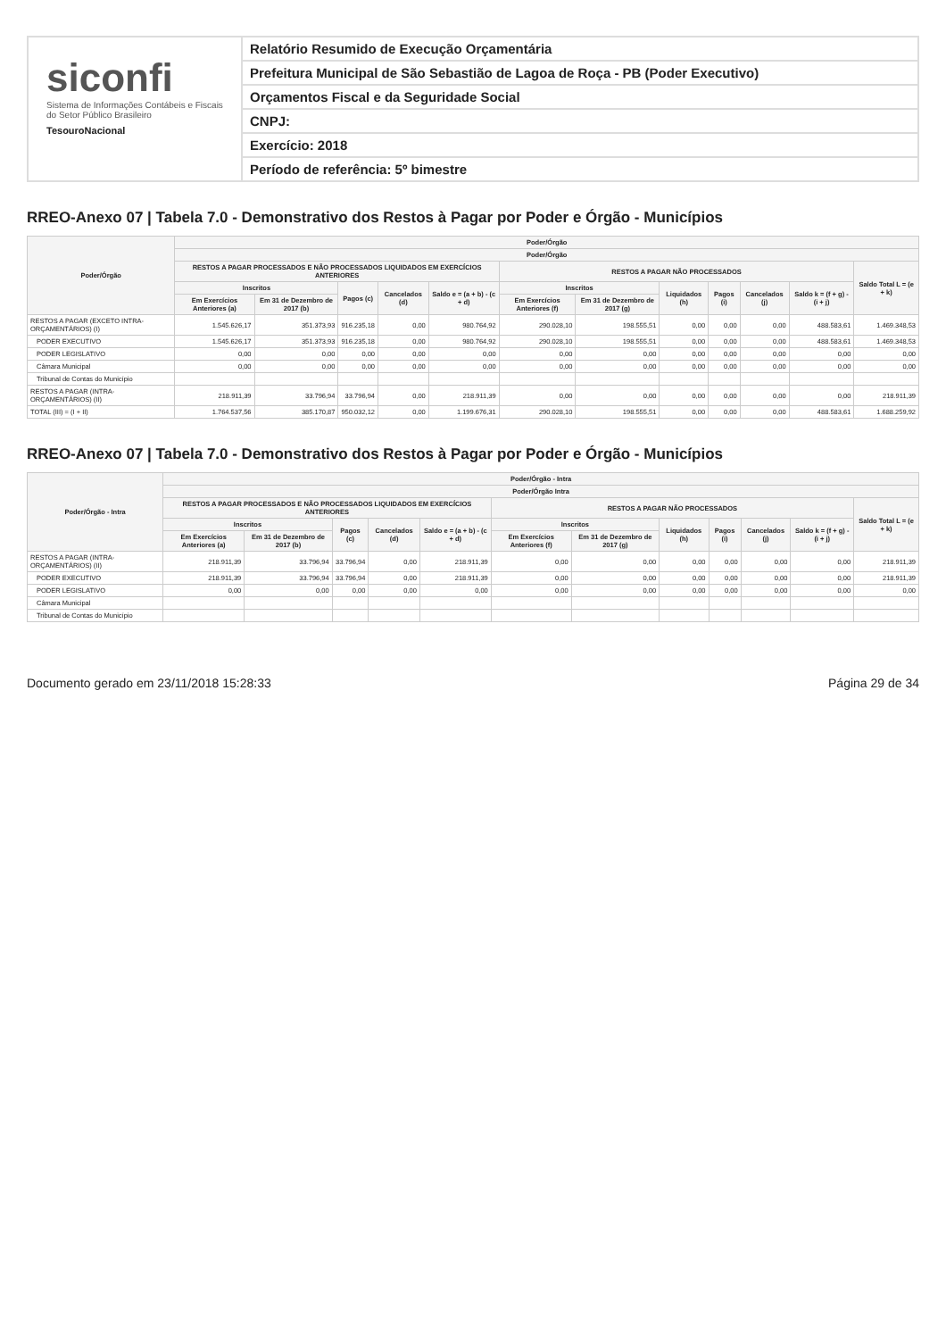siconfi
Sistema de Informações Contábeis e Fiscais do Setor Público Brasileiro
TesouroNacional
Relatório Resumido de Execução Orçamentária
Prefeitura Municipal de São Sebastião de Lagoa de Roça - PB (Poder Executivo)
Orçamentos Fiscal e da Seguridade Social
CNPJ:
Exercício: 2018
Período de referência: 5º bimestre
RREO-Anexo 07 | Tabela 7.0 - Demonstrativo dos Restos à Pagar por Poder e Órgão - Municípios
| Poder/Órgão | Poder/Órgão | | | | | | | | | | | |
| --- | --- | --- | --- | --- | --- | --- | --- | --- | --- | --- | --- | --- |
| | Poder/Órgão | | | | | | | | | | | |
| | RESTOS A PAGAR PROCESSADOS E NÃO PROCESSADOS LIQUIDADOS EM EXERCÍCIOS ANTERIORES | | | | | RESTOS A PAGAR NÃO PROCESSADOS | | | | | | Saldo Total L = (e + k) |
| | Inscritos | | Pagos (c) | Cancelados (d) | Saldo e = (a + b) - (c + d) | Inscritos | | Liquidados (h) | Pagos (i) | Cancelados (j) | Saldo k = (f + g) - (i + j) | |
| | Em Exercícios Anteriores (a) | Em 31 de Dezembro de 2017 (b) | | | | Em Exercícios Anteriores (f) | Em 31 de Dezembro de 2017 (g) | | | | | |
| RESTOS A PAGAR (EXCETO INTRA-ORÇAMENTÁRIOS) (I) | 1.545.626,17 | 351.373,93 | 916.235,18 | 0,00 | 980.764,92 | 290.028,10 | 198.555,51 | 0,00 | 0,00 | 0,00 | 488.583,61 | 1.469.348,53 |
| PODER EXECUTIVO | 1.545.626,17 | 351.373,93 | 916.235,18 | 0,00 | 980.764,92 | 290.028,10 | 198.555,51 | 0,00 | 0,00 | 0,00 | 488.583,61 | 1.469.348,53 |
| PODER LEGISLATIVO | 0,00 | 0,00 | 0,00 | 0,00 | 0,00 | 0,00 | 0,00 | 0,00 | 0,00 | 0,00 | 0,00 | 0,00 |
| Câmara Municipal | 0,00 | 0,00 | 0,00 | 0,00 | 0,00 | 0,00 | 0,00 | 0,00 | 0,00 | 0,00 | 0,00 | 0,00 |
| Tribunal de Contas do Município | | | | | | | | | | | | |
| RESTOS A PAGAR (INTRA-ORÇAMENTÁRIOS) (II) | 218.911,39 | 33.796,94 | 33.796,94 | 0,00 | 218.911,39 | 0,00 | 0,00 | 0,00 | 0,00 | 0,00 | 0,00 | 218.911,39 |
| TOTAL (III) = (I + II) | 1.764.537,56 | 385.170,87 | 950.032,12 | 0,00 | 1.199.676,31 | 290.028,10 | 198.555,51 | 0,00 | 0,00 | 0,00 | 488.583,61 | 1.688.259,92 |
RREO-Anexo 07 | Tabela 7.0 - Demonstrativo dos Restos à Pagar por Poder e Órgão - Municípios
| Poder/Órgão - Intra | Poder/Órgão - Intra | | | | | | | | | | | |
| --- | --- | --- | --- | --- | --- | --- | --- | --- | --- | --- | --- | --- |
| | Poder/Órgão Intra | | | | | | | | | | | |
| | RESTOS A PAGAR PROCESSADOS E NÃO PROCESSADOS LIQUIDADOS EM EXERCÍCIOS ANTERIORES | | | | | RESTOS A PAGAR NÃO PROCESSADOS | | | | | | Saldo Total L = (e + k) |
| | Inscritos | | Pagos (c) | Cancelados (d) | Saldo e = (a + b) - (c + d) | Inscritos | | Liquidados (h) | Pagos (i) | Cancelados (j) | Saldo k = (f + g) - (i + j) | |
| | Em Exercícios Anteriores (a) | Em 31 de Dezembro de 2017 (b) | | | | Em Exercícios Anteriores (f) | Em 31 de Dezembro de 2017 (g) | | | | | |
| RESTOS A PAGAR (INTRA-ORÇAMENTÁRIOS) (II) | 218.911,39 | 33.796,94 | 33.796,94 | 0,00 | 218.911,39 | 0,00 | 0,00 | 0,00 | 0,00 | 0,00 | 0,00 | 218.911,39 |
| PODER EXECUTIVO | 218.911,39 | 33.796,94 | 33.796,94 | 0,00 | 218.911,39 | 0,00 | 0,00 | 0,00 | 0,00 | 0,00 | 0,00 | 218.911,39 |
| PODER LEGISLATIVO | 0,00 | 0,00 | 0,00 | 0,00 | 0,00 | 0,00 | 0,00 | 0,00 | 0,00 | 0,00 | 0,00 | 0,00 |
| Câmara Municipal | | | | | | | | | | | | |
| Tribunal de Contas do Município | | | | | | | | | | | | |
Documento gerado em 23/11/2018 15:28:33 Página 29 de 34